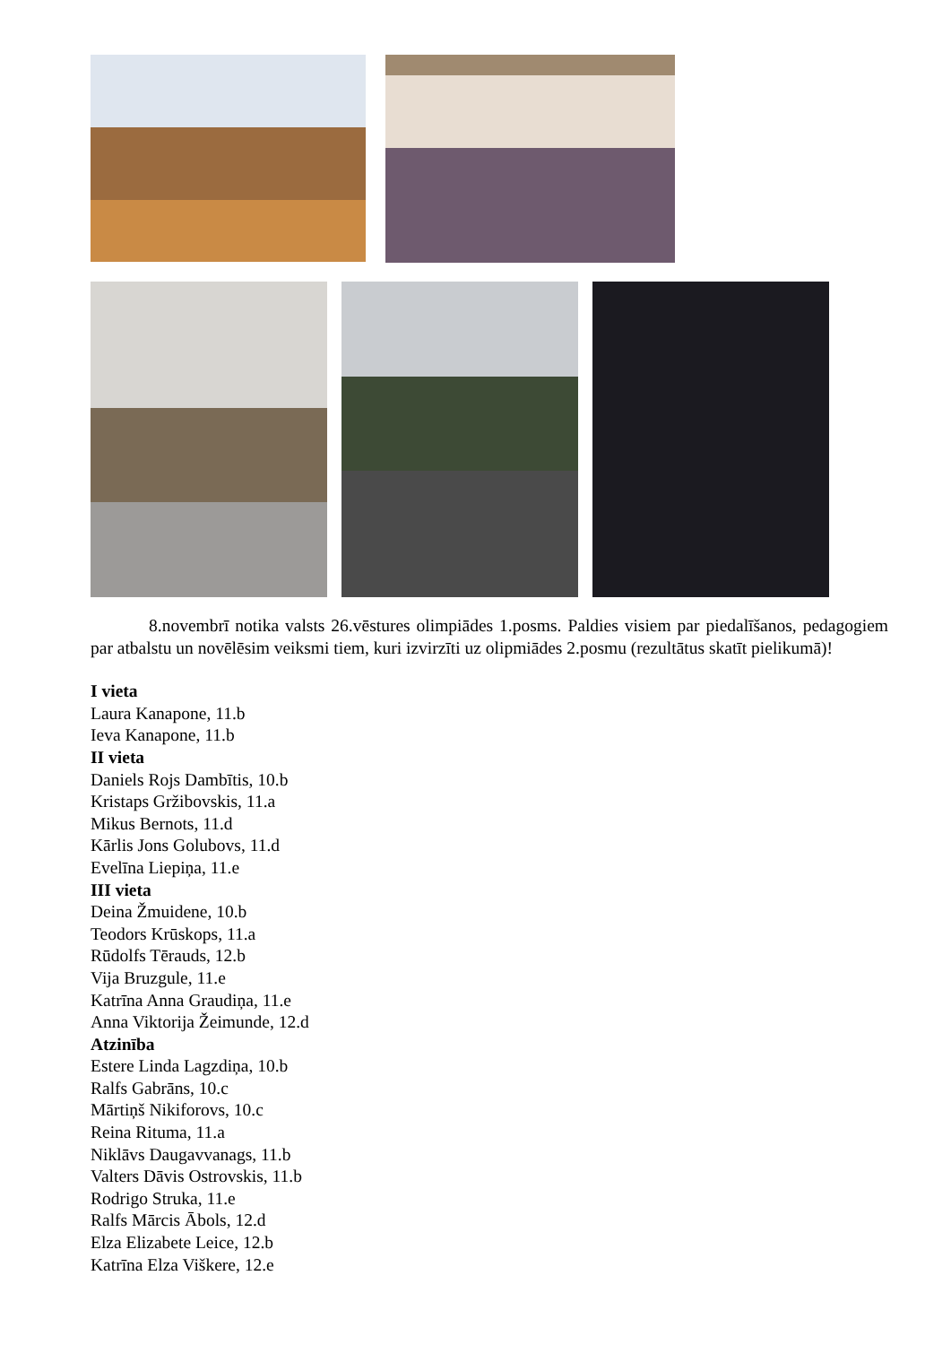8.novembrī notika valsts 26.vēstures olimpiādes 1.posms. Paldies visiem par piedalīšanos, pedagogiem par atbalstu un novēlēsim veiksmi tiem, kuri izvirzīti uz olipmiādes 2.posmu (rezultātus skatīt pielikumā)!
I vieta
Laura Kanapone, 11.b
Ieva Kanapone, 11.b
II vieta
Daniels Rojs Dambītis, 10.b
Kristaps Gržibovskis, 11.a
Mikus Bernots, 11.d
Kārlis Jons Golubovs, 11.d
Evelīna Liepiņa, 11.e
III vieta
Deina Žmuidene, 10.b
Teodors Krūskops, 11.a
Rūdolfs Tērauds, 12.b
Vija Bruzgule, 11.e
Katrīna Anna Graudiņa, 11.e
Anna Viktorija Žeimunde, 12.d
Atzinība
Estere Linda Lagzdiņa, 10.b
Ralfs Gabrāns, 10.c
Mārtiņš Nikiforovs, 10.c
Reina Rituma, 11.a
Niklāvs Daugavvanags, 11.b
Valters Dāvis Ostrovskis, 11.b
Rodrigo Struka, 11.e
Ralfs Mārcis Ābols, 12.d
Elza Elizabete Leice, 12.b
Katrīna Elza Viškere, 12.e